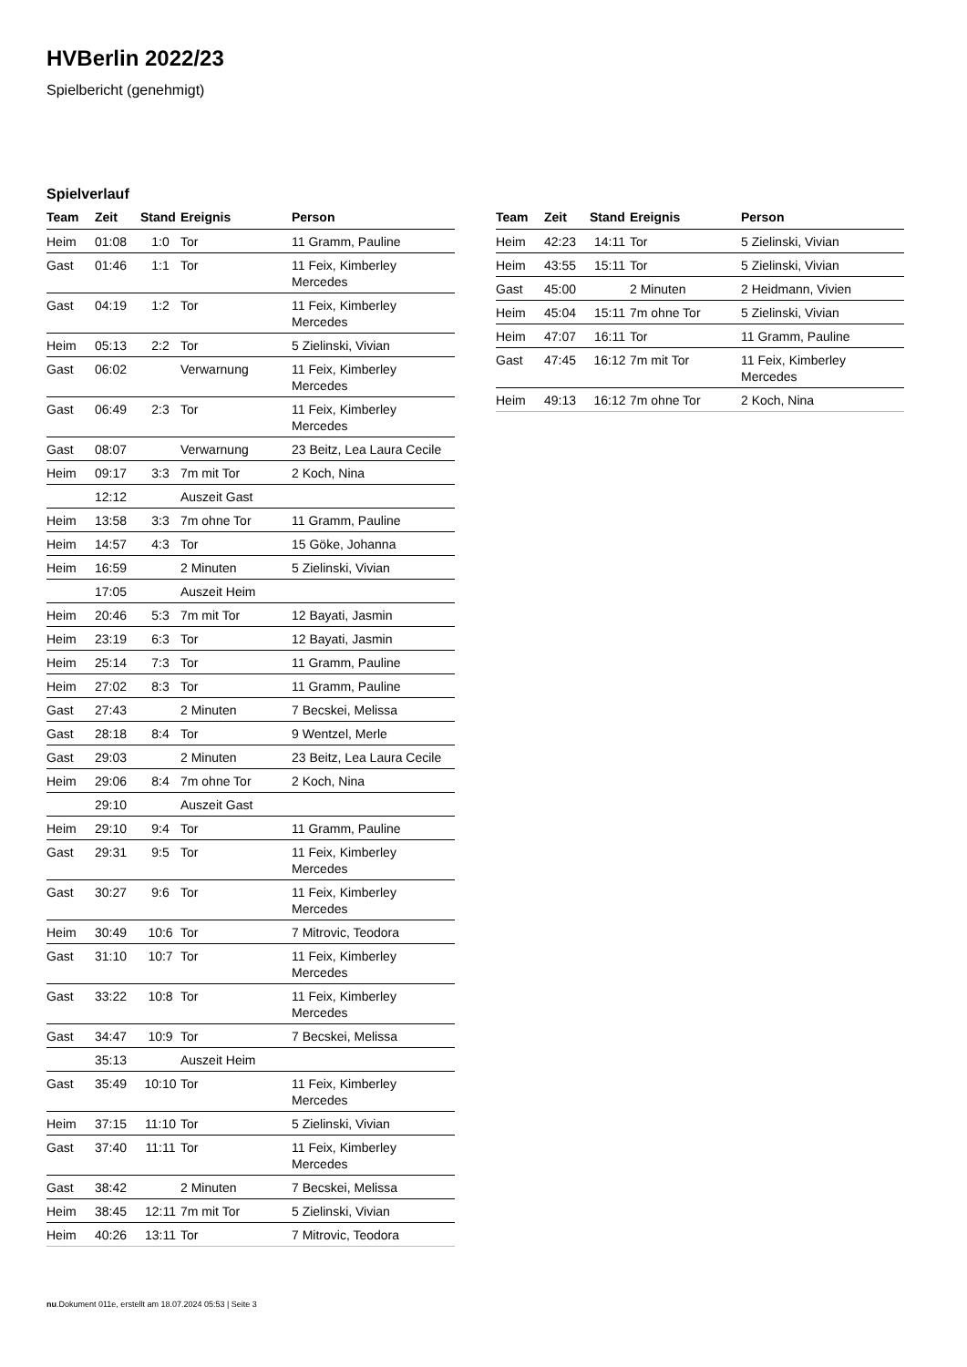HVBerlin 2022/23
Spielbericht (genehmigt)
Spielverlauf
| Team | Zeit | Stand | Ereignis | Person |
| --- | --- | --- | --- | --- |
| Heim | 01:08 | 1:0 | Tor | 11 Gramm, Pauline |
| Gast | 01:46 | 1:1 | Tor | 11 Feix, Kimberley Mercedes |
| Gast | 04:19 | 1:2 | Tor | 11 Feix, Kimberley Mercedes |
| Heim | 05:13 | 2:2 | Tor | 5 Zielinski, Vivian |
| Gast | 06:02 | | Verwarnung | 11 Feix, Kimberley Mercedes |
| Gast | 06:49 | 2:3 | Tor | 11 Feix, Kimberley Mercedes |
| Gast | 08:07 | | Verwarnung | 23 Beitz, Lea Laura Cecile |
| Heim | 09:17 | 3:3 | 7m mit Tor | 2 Koch, Nina |
| | 12:12 | | Auszeit Gast | |
| Heim | 13:58 | 3:3 | 7m ohne Tor | 11 Gramm, Pauline |
| Heim | 14:57 | 4:3 | Tor | 15 Göke, Johanna |
| Heim | 16:59 | | 2 Minuten | 5 Zielinski, Vivian |
| | 17:05 | | Auszeit Heim | |
| Heim | 20:46 | 5:3 | 7m mit Tor | 12 Bayati, Jasmin |
| Heim | 23:19 | 6:3 | Tor | 12 Bayati, Jasmin |
| Heim | 25:14 | 7:3 | Tor | 11 Gramm, Pauline |
| Heim | 27:02 | 8:3 | Tor | 11 Gramm, Pauline |
| Gast | 27:43 | | 2 Minuten | 7 Becskei, Melissa |
| Gast | 28:18 | 8:4 | Tor | 9 Wentzel, Merle |
| Gast | 29:03 | | 2 Minuten | 23 Beitz, Lea Laura Cecile |
| Heim | 29:06 | 8:4 | 7m ohne Tor | 2 Koch, Nina |
| | 29:10 | | Auszeit Gast | |
| Heim | 29:10 | 9:4 | Tor | 11 Gramm, Pauline |
| Gast | 29:31 | 9:5 | Tor | 11 Feix, Kimberley Mercedes |
| Gast | 30:27 | 9:6 | Tor | 11 Feix, Kimberley Mercedes |
| Heim | 30:49 | 10:6 | Tor | 7 Mitrovic, Teodora |
| Gast | 31:10 | 10:7 | Tor | 11 Feix, Kimberley Mercedes |
| Gast | 33:22 | 10:8 | Tor | 11 Feix, Kimberley Mercedes |
| Gast | 34:47 | 10:9 | Tor | 7 Becskei, Melissa |
| | 35:13 | | Auszeit Heim | |
| Gast | 35:49 | 10:10 | Tor | 11 Feix, Kimberley Mercedes |
| Heim | 37:15 | 11:10 | Tor | 5 Zielinski, Vivian |
| Gast | 37:40 | 11:11 | Tor | 11 Feix, Kimberley Mercedes |
| Gast | 38:42 | | 2 Minuten | 7 Becskei, Melissa |
| Heim | 38:45 | 12:11 | 7m mit Tor | 5 Zielinski, Vivian |
| Heim | 40:26 | 13:11 | Tor | 7 Mitrovic, Teodora |
| Team | Zeit | Stand | Ereignis | Person |
| --- | --- | --- | --- | --- |
| Heim | 42:23 | 14:11 | Tor | 5 Zielinski, Vivian |
| Heim | 43:55 | 15:11 | Tor | 5 Zielinski, Vivian |
| Gast | 45:00 | | 2 Minuten | 2 Heidmann, Vivien |
| Heim | 45:04 | 15:11 | 7m ohne Tor | 5 Zielinski, Vivian |
| Heim | 47:07 | 16:11 | Tor | 11 Gramm, Pauline |
| Gast | 47:45 | 16:12 | 7m mit Tor | 11 Feix, Kimberley Mercedes |
| Heim | 49:13 | 16:12 | 7m ohne Tor | 2 Koch, Nina |
nu.Dokument 011e, erstellt am 18.07.2024 05:53 | Seite 3